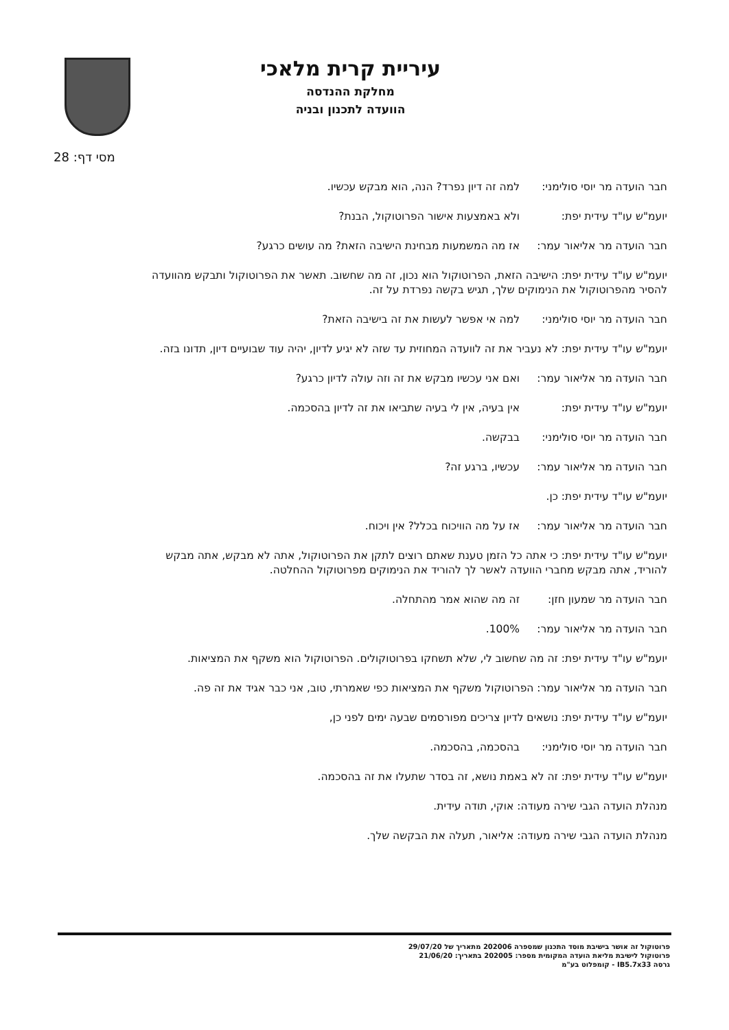עיריית קרית מלאכי
מחלקת ההנדסה
הוועדה לתכנון ובניה
מסי דף: 28
חבר הועדה מר יוסי סולימני: למה זה דיון נפרד? הנה, הוא מבקש עכשיו.
יועמ"ש עו"ד עידית יפת: ולא באמצעות אישור הפרוטוקול, הבנת?
חבר הועדה מר אליאור עמר: אז מה המשמעות מבחינת הישיבה הזאת? מה עושים כרגע?
יועמ"ש עו"ד עידית יפת: הישיבה הזאת, הפרוטוקול הוא נכון, זה מה שחשוב. תאשר את הפרוטוקול ותבקש מהוועדה להסיר מהפרוטוקול את הנימוקים שלך, תגיש בקשה נפרדת על זה.
חבר הועדה מר יוסי סולימני: למה אי אפשר לעשות את זה בישיבה הזאת?
יועמ"ש עו"ד עידית יפת: לא נעביר את זה לוועדה המחוזית עד שזה לא יגיע לדיון, יהיה עוד שבועיים דיון, תדונו בזה.
חבר הועדה מר אליאור עמר: ואם אני עכשיו מבקש את זה וזה עולה לדיון כרגע?
יועמ"ש עו"ד עידית יפת: אין בעיה, אין לי בעיה שתביאו את זה לדיון בהסכמה.
חבר הועדה מר יוסי סולימני: בבקשה.
חבר הועדה מר אליאור עמר: עכשיו, ברגע זה?
יועמ"ש עו"ד עידית יפת: כן.
חבר הועדה מר אליאור עמר: אז על מה הוויכוח בכלל? אין ויכוח.
יועמ"ש עו"ד עידית יפת: כי אתה כל הזמן טענת שאתם רוצים לתקן את הפרוטוקול, אתה לא מבקש, אתה מבקש להוריד, אתה מבקש מחברי הוועדה לאשר לך להוריד את הנימוקים מפרוטוקול ההחלטה.
חבר הועדה מר שמעון חזן: זה מה שהוא אמר מהתחלה.
חבר הועדה מר אליאור עמר: 100%.
יועמ"ש עו"ד עידית יפת: זה מה שחשוב לי, שלא תשחקו בפרוטוקולים. הפרוטוקול הוא משקף את המציאות.
חבר הועדה מר אליאור עמר: הפרוטוקול משקף את המציאות כפי שאמרתי, טוב, אני כבר אגיד את זה פה.
יועמ"ש עו"ד עידית יפת: נושאים לדיון צריכים מפורסמים שבעה ימים לפני כן,
חבר הועדה מר יוסי סולימני: בהסכמה, בהסכמה.
יועמ"ש עו"ד עידית יפת: זה לא באמת נושא, זה בסדר שתעלו את זה בהסכמה.
מנהלת הועדה הגבי שירה מעודה: אוקי, תודה עידית.
מנהלת הועדה הגבי שירה מעודה: אליאור, תעלה את הבקשה שלך.
פרוטוקול זה אושר בישיבת מוסד התכנון שמספרה 202006 מתאריך של 29/07/20
פרוטוקול לישיבת מליאת הועדה המקומית מספר: 202005 בתאריך: 21/06/20
גרסה IB5.7x33 - קומפלוט בע"מ